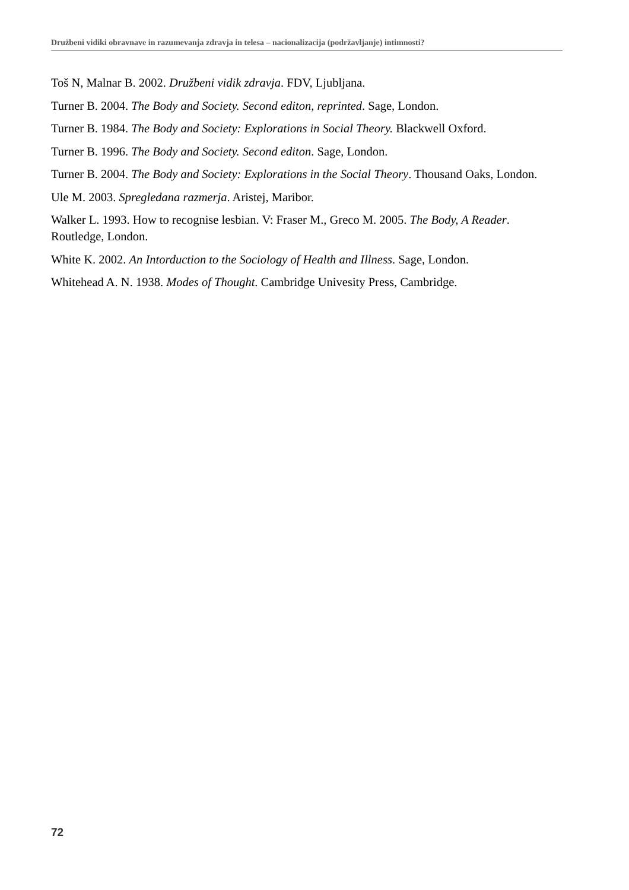Družbeni vidiki obravnave in razumevanja zdravja in telesa – nacionalizacija (podržavljanje) intimnosti?
Toš N, Malnar B. 2002. Družbeni vidik zdravja. FDV, Ljubljana.
Turner B. 2004. The Body and Society. Second editon, reprinted. Sage, London.
Turner B. 1984. The Body and Society: Explorations in Social Theory. Blackwell Oxford.
Turner B. 1996. The Body and Society. Second editon. Sage, London.
Turner B. 2004. The Body and Society: Explorations in the Social Theory. Thousand Oaks, London.
Ule M. 2003. Spregledana razmerja. Aristej, Maribor.
Walker L. 1993. How to recognise lesbian. V: Fraser M., Greco M. 2005. The Body, A Reader. Routledge, London.
White K. 2002. An Intorduction to the Sociology of Health and Illness. Sage, London.
Whitehead A. N. 1938. Modes of Thought. Cambridge Univesity Press, Cambridge.
72